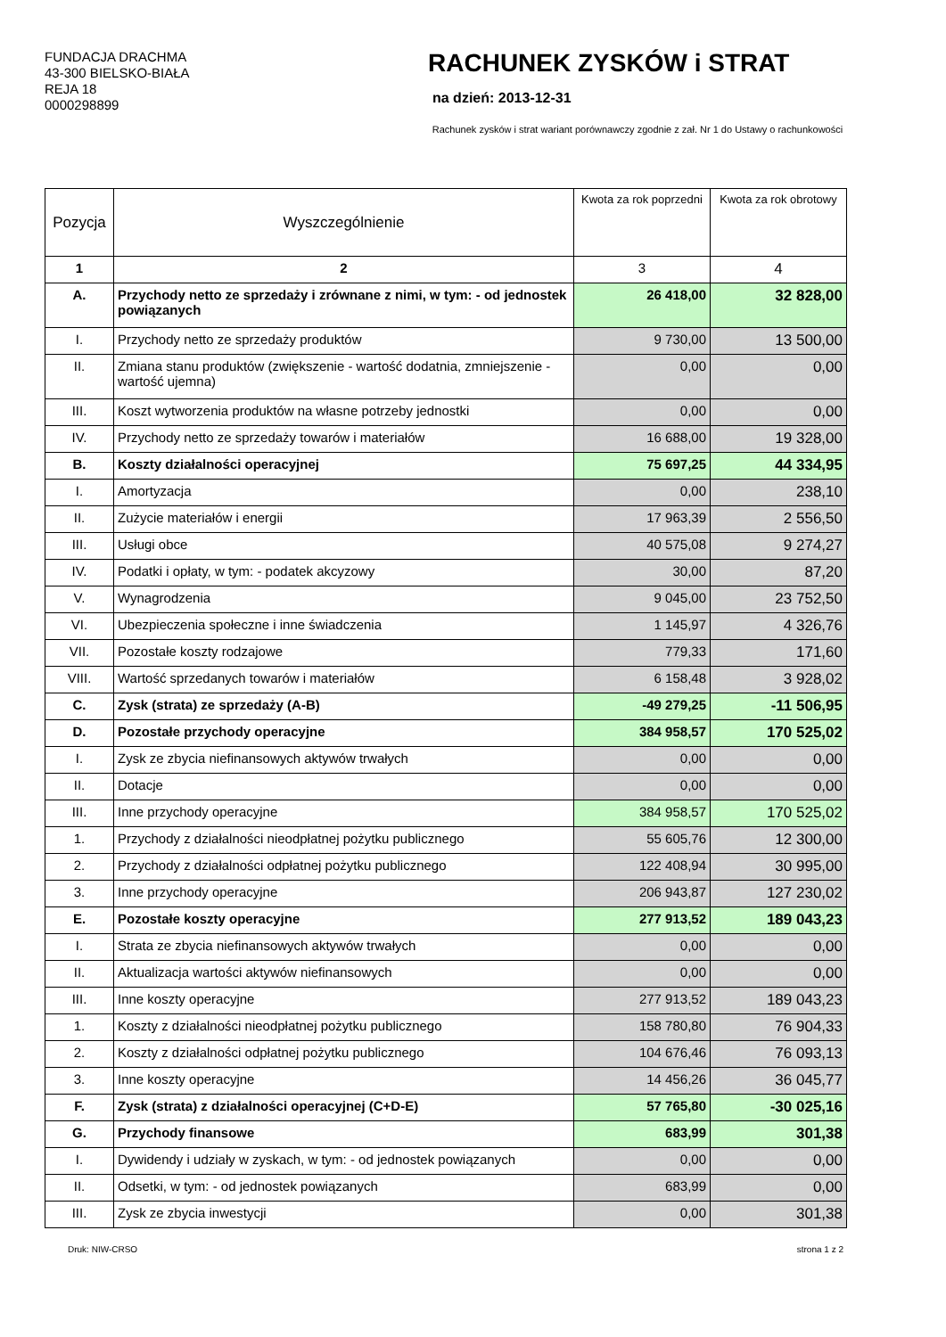FUNDACJA DRACHMA
43-300 BIELSKO-BIAŁA
REJA 18
0000298899
RACHUNEK ZYSKÓW i STRAT
na dzień: 2013-12-31
Rachunek zysków i strat wariant porównawczy zgodnie z zał. Nr 1 do Ustawy o rachunkowości
| Pozycja | Wyszczególnienie | Kwota za rok poprzedni | Kwota za rok obrotowy |
| 1 | 2 | 3 | 4 |
| A. | Przychody netto ze sprzedaży i zrównane z nimi, w tym: - od jednostek powiązanych | 26 418,00 | 32 828,00 |
| I. | Przychody netto ze sprzedaży produktów | 9 730,00 | 13 500,00 |
| II. | Zmiana stanu produktów (zwiększenie - wartość dodatnia, zmniejszenie - wartość ujemna) | 0,00 | 0,00 |
| III. | Koszt wytworzenia produktów na własne potrzeby jednostki | 0,00 | 0,00 |
| IV. | Przychody netto ze sprzedaży towarów i materiałów | 16 688,00 | 19 328,00 |
| B. | Koszty działalności operacyjnej | 75 697,25 | 44 334,95 |
| I. | Amortyzacja | 0,00 | 238,10 |
| II. | Zużycie materiałów i energii | 17 963,39 | 2 556,50 |
| III. | Usługi obce | 40 575,08 | 9 274,27 |
| IV. | Podatki i opłaty, w tym: - podatek akcyzowy | 30,00 | 87,20 |
| V. | Wynagrodzenia | 9 045,00 | 23 752,50 |
| VI. | Ubezpieczenia społeczne i inne świadczenia | 1 145,97 | 4 326,76 |
| VII. | Pozostałe koszty rodzajowe | 779,33 | 171,60 |
| VIII. | Wartość sprzedanych towarów i materiałów | 6 158,48 | 3 928,02 |
| C. | Zysk (strata) ze sprzedaży (A-B) | -49 279,25 | -11 506,95 |
| D. | Pozostałe przychody operacyjne | 384 958,57 | 170 525,02 |
| I. | Zysk ze zbycia niefinansowych aktywów trwałych | 0,00 | 0,00 |
| II. | Dotacje | 0,00 | 0,00 |
| III. | Inne przychody operacyjne | 384 958,57 | 170 525,02 |
| 1. | Przychody z działalności nieodpłatnej pożytku publicznego | 55 605,76 | 12 300,00 |
| 2. | Przychody z działalności odpłatnej pożytku publicznego | 122 408,94 | 30 995,00 |
| 3. | Inne przychody operacyjne | 206 943,87 | 127 230,02 |
| E. | Pozostałe koszty operacyjne | 277 913,52 | 189 043,23 |
| I. | Strata ze zbycia niefinansowych aktywów trwałych | 0,00 | 0,00 |
| II. | Aktualizacja wartości aktywów niefinansowych | 0,00 | 0,00 |
| III. | Inne koszty operacyjne | 277 913,52 | 189 043,23 |
| 1. | Koszty z działalności nieodpłatnej pożytku publicznego | 158 780,80 | 76 904,33 |
| 2. | Koszty z działalności odpłatnej pożytku publicznego | 104 676,46 | 76 093,13 |
| 3. | Inne koszty operacyjne | 14 456,26 | 36 045,77 |
| F. | Zysk (strata) z działalności operacyjnej (C+D-E) | 57 765,80 | -30 025,16 |
| G. | Przychody finansowe | 683,99 | 301,38 |
| I. | Dywidendy i udziały w zyskach, w tym: - od jednostek powiązanych | 0,00 | 0,00 |
| II. | Odsetki, w tym: - od jednostek powiązanych | 683,99 | 0,00 |
| III. | Zysk ze zbycia inwestycji | 0,00 | 301,38 |
Druk: NIW-CRSO strona 1 z 2